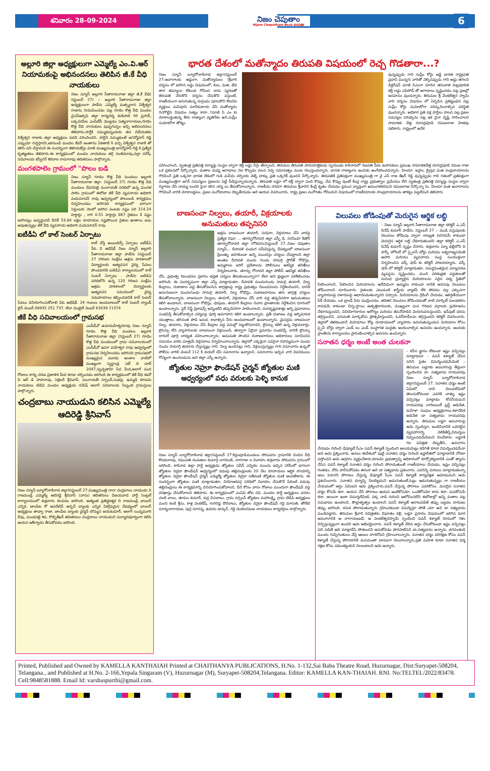శనివారం 28-09-2024
నిజం చెపుతాం
Nijam Cheputham తెలుగు దినపత్రిక
6
అల్లూరి జిల్లా అధ్యక్షులుగా ఎమ్మెల్యే ఎం.వి.ఆర్ నియామకంపై అభినందనలు తెలిపిన జీ.కే వీధి నాయకులు
నిజం న్యూస్ అల్లూరి సీతారామరాజు జిల్లా జీ.కే వీధి( సెప్టెంబర్ 27) :- అల్లూరి సీతారామరాజు జిల్లా అధ్యక్షులుగా పాడేరు ఎమ్మెల్యే మత్స్యరాస విశ్వేశ్వర రాజును నియమించడం పట్ల గూడెం కొత్త వీధి మండల వైఎస్ఆర్సిపి జిల్లా కార్యదర్శి కంకిపాటి గిరి ప్రసాద్, లక్కవరపేట ఎంపీటీసీ మొట్టడం సత్యనారాయణ,గూడెం కొత్త వీధి నాయకులు పుష్పగుచ్చం ఇచ్చి అభినందనలు తెలిపారు.పార్టీకి నమ్ముకున్నందుకు తన విధేయతకు విశ్వేశ్వర రాజుకు జిల్లా అధ్యక్షులు పదవి వరించిందని, పార్టీని నమ్ముకుంటే జగన్మోహన్ రెడ్డి ఎప్పుడూ గుర్తిస్తారని,ఇకనుండి మండల కేడర్ అంతాను ఏకతాటి కి వచ్చి విశ్వేశ్వర రాజుకి తో కలిసి పని చేస్తామని ఈ సందర్భంగా తెలియజేస్తు మాజీ ముఖ్యమంత్రి జగన్మోహన్ రెడ్డి కి ప్రత్యేక కృతజ్ఞతలు తెలిపారు.ఈ కార్యక్రమంలో మండల నాయకులు తగ్గి సంజీవరావు,వల్లా నరేష్, సచివాలయ కన్వీనర్ శిరిబాల రామారావు తదితరులు పాల్గొన్నారు.
మంగళపాలెం గ్రామంలో "పొలం బడి
నిజం న్యూస్ గూడెం కొత్త వీధి మండలం అల్లూరి సీతారామరాజు జిల్లా, (సెప్టెంబర్ 27) గూడెం కొత్త వీధి మండలం దేవరపల్లి పంచాయతీ పరిధిలో ఉన్న మంగళ పాలెం గ్రామంలో ఈరోజు జీకే వీధి వ్యవసాయ అధికారి మధుసూదన్ రావు ఆధ్వర్యంలో పొలంబడి కార్యక్రమం నిర్వహించడం జరిగినది కార్యక్రమంలో భాగంగా సెప్టెంబరు నెలలో జరిగిన పంటకు నష్టం వరి 214.24 హెక్టార్లు , రాగి 0.51 హెక్టార్లు 867 రైతులు కి నష్టం జరిగినట్లు ఇవ్వమైనదీ దీనికీ 53.64 లక్షల రూపాయల నష్టపోయిన రైతుల ఖాతాలు జమ అవుతున్నట్లు జీకే వీధి వ్యవసాయ అధికారి మధుసూదన్ రావు
ఐటీడీఏ లో కాల్ సెంటర్ ఏర్పాటు
కాల్ చేస్తే అంబులెన్స్ ఏర్పాటు ఐటీడీఏ పీఓ వి అభిషేక్ నిజం న్యూస్ అల్లూరి సీతారామరాజు జిల్లా పాడేరు (సెప్టెంబర్ 27 )గిరిజన సంక్షేమ ఆశ్రమ పాఠశాలలో విద్యార్థులకు అత్యవసర వైద్య సేవలు పొందడానికి ఐటిడిఏ కార్యాలయంలో కాల్ సెంటర్ ఏర్పాటు . పాడేరు ఐటిడిఏ పరిధిలోని ఉన్న 120 గిరిజన సంక్షేమ ఆశ్రమ పాఠశాలలో విద్యార్థులకు అత్యవసర సమయంలో వైద్య సదుపాయాలు కల్పించడానికి కాల్ సెంటర్ సేవలు వినియోగించుకోవాలి పిఓ అభిషేక్. 24 గంటలు అందుబాటులో కాల్ సెంటర్ ల్యాండ్ లైన్ నెంబర్ 08935 251 737, లేదా మొబైల్ నెంబర్ 63039 21374
జీకే వీధి సచివాలయంలో గ్రామసభ
ఎంపీడీవో ఉమామహేశ్వరరావు నిజం న్యూస్ గూడెం కొత్త వీధి మండలం అల్లూరి సీతారామరాజు జిల్లా (సెప్టెంబర్ 27) గూడెం కొత్త వీధి మండలంలో గ్రామ సచివాలయంలో ఎంపీడీవో ఉమా మహేశ్వర రావు ఆధ్వర్యంలో గ్రామసభ నిర్వహించడం జరిగినది గ్రామసభలో ముఖ్యమైన మూడు అంశాల వాటిలో ముఖ్యంగా స్వర్ణాంధ్ర ఎట్ ది డాట్ 2047,స్వచ్ఛతాహి సేవ మీద,అలాగే వంద రోజులు కార్య చరణ ప్రణాళిక మీద కూడా చర్చించడం జరిగింది ఈ కార్యక్రమంలో జీకే వీధి ఈవో పి ఆర్ డి పాపారావు, సెక్రెటరీ శ్రీనివాస్, పంచాయతీ సర్పంచ్,సుభద్ర, ఉమ్మడి కూటమి నాయకులు టిడిపి మండల అధ్యక్షుడు రమేష్ అలాగే సచివాలయ సిబ్బంది గ్రామస్తులు పాల్గొన్నారు
చంద్రబాబు నాయుడుని కలిసిన ఎమ్మెల్యే ఆదిరెడ్డి శ్రీనివాస్
నిజం న్యూస్ బ్యూరో(కాకినాడ జిల్లా)సెప్టెంబర్ 27:ముఖ్యమంత్రి నారా చంద్రబాబు నాయుడు ని రాజమండ్రి ఎమ్మెల్యే ఆదిరెడ్డి శ్రీనివాస్ (వాసు) తదితరులు విజయవాడ పార్టీ సెంట్రల్ కార్యాలయంలో శుక్రవారం కలవడం జరిగింది. అత్యంత ప్రతిష్టాత్మక ది రాజమండ్రి ఛాంబర్ ఎన్నిక, జాంపేట కో ఆపరేటివ్ అర్బన్ బ్యాంకు ఎన్నిక ఏకగ్రీవమైన నేపథ్యంలో ఛాంబర్ అధ్యక్షులు తావ్వా రాజా, జాంపేట బ్యాంకు చైర్మన్ బొమ్మన జయకుమార్, అలాగే యిన్నమూరి దీపు, మండపల్లి శివ, రొబ్బిశేఖర్ తదితరులు చంద్రబాబు నాయుడుని మర్యాదపూర్వంగా కలిసి ఆయన ఆశీర్వాదం తీసుకోవడం జరిగింది.
భారత దేశంలో మతోన్మాదం తిరుపతి విషయంలో రెచ్చ గొడతారా...?
నిజం న్యూస్ బ్యూరో(కాకినాడ జిల్లా)సెప్టెంబర్ 27:ఆచారాలకు అడ్డంగా, మతోన్మాదులు (శ్రీవారి దర్శనం లో జరిగిన లడ్డు విషయంలో, కుల, మత, భేద తార తమ్యాలు లేకుండ గోవింద నామ స్మరణతో తిరుపతి చేరుకొని దర్శనం చేసుకొని వస్తుంటే, రాజకీయంగా జరుగుతున్న దుర్గంధం పూసుకొని కొందరు వ్యక్తులు మసిపూసి మారేడుకాయ చేసి మతోన్మాదం రెచగొట్టిన విషయం సత్యం కాదా..?మాజీ సి ఎం కు మోకాలడ్డుతున్న తీరు రాజ్యాంగ వ్యతిరేకం అని,సుప్రీం సుమోటోగా జోక్యం
వున్నప్పుడు గాని సుప్రీం కోర్టు జడ్జి భారత రాష్ట్రపతి ప్రధాని మున్నగు వారితో వెళ్ళినప్పుడు గాని అడ్డు తగలని డిక్లరేషన్ మాజీ సిఎంగా మారిన తరువాత కుట్రపూరిత కల్తీ లడ్డు ఎపిసోడ్ తో అగాధాలు సృష్టించడం పట్ల ప్రజల్లో అసహనం వుందన్నారు. తిరుమల శ్రీ వేంకటేశ్వర స్వామి వారి దర్శనం విషయం లో ఏర్పడిన ప్రతిష్టంభన పట్ల సుప్రీం కోర్టు సుమోటోగా పరిష్కరించాల్సిన పరిస్థితి వుందన్నారు. అధికార ప్రతి పక్ష పార్టీలు పాలన పట్ల ప్రజల సమస్యల పరిష్కారం పట్ల ఇక నైనా దృష్టి సారించాలని సామాజిక వేత్త దూసర్లపూడి రమణరాజు హితవు పలికారు. రాష్ట్రంలో అనేక
వహించాలని, స్వతంత్ర ప్రతిపత్తి దర్యాప్తు సంస్థల ద్వారా కల్తీ లడ్డు నిగ్గు తేల్చాలని, తిరుమల తిరుపతి పాదయాత్రికుడు స్వయంభు కాకినాడలో గణపతి పీఠం ఉపాసకులు ప్రముఖ సామాజికవేత్త దూసర్లపూడి రమణ రాజు ఒక ప్రకటనలో పేర్కొన్నారు. మతాల మధ్య అగాధాలు నెల కొల్పడం వలన సర్వ సమానత్వం మంట గలుస్తుందన్నారు. భారత రాజ్యాంగం ఇందుకు అంగీకరించదన్నారు. హిందూ, ఇస్లాం, క్రైస్తవ మత సంప్రదాయాలను గౌరవించే ప్రతి ఒక్కరూ భారత దేశంలో గుడి మసీదు చర్చిలకు వెళ్ళే హక్కు ప్రతి ఒక్కరికీ వుందని పేర్కొన్నారు. తిరుపతికి ప్రతిపక్షంగా ముఖ్యమంత్రి గా వై ఎస్ రాజ శేఖర్ రెడ్డి వున్నప్పుడు గాని గతంలో ప్రతిపక్షంగా ముఖ్యమంత్రిగా జగన్ సమస్యలు ప్రజలను పట్టి పీడిస్తున్నాయన్నారు. తిరుపతి లడ్డూ లో కల్తీ ద్వారా పంది కొవ్వు, చేప కొవ్వు వుంటే కేంద్ర రాష్ట్ర ప్రభుత్వాల ప్రమేయం లేని స్వతంత్ర ప్రతిపత్తి దర్యాప్తు సంస్థల ద్వారా నిర్థారణ చేసి బాధ్యు లందరి పైనా కఠిన చర్య లు తీసుకోవాలన్నారు. రాజకీయ రగడగా తిరుమల శ్రీవారిని కేంద్రీ కృతం చేయడం ప్రపంచ వ్యాప్తంగా అమంగళకరమని రమణరాజు పేర్కొన్నా రు. హిందూ మత ఆచారాలను గౌరవించే వారికి మోకాలడ్డటం, ప్రజల మనోభావాలు దెబ్బతీయడం అని ఆయన వివరించారు. రాష్ట్ర ప్రజల మనోగతం గోవిందుని విషయంలో రాజకీయాలకు సాంప్రదాయాలను తాకట్టు పెట్టలేమని తెలిపారు
బాణసంచా నిల్వలు, తయారీ, విక్రయాలకు అనుమతులు తప్పనిసరి
అక్రమ బాణసంచా తయారీ, సరఫరా, విక్రయాలు చేసే వారిపై ప్రత్యేక నిఘా ... తూర్పుగోదావరి జిల్లా ఎస్పీ డి. నరసింహ కిషోర్ తూర్పుగోదావరి జిల్లా (గోకవరం)సెప్టెంబర్ 27..నిజం చెపుతాం న్యూస్... దీపావళి పండుగ సమీపిస్తున్న నేపథ్యంలో బాణసంచా ప్రేలుళ్ళు జరగకుండా అన్ని ముందస్తు చర్యలు చేపట్టాలని జిల్లా అంతట దీపావళి మందు గుండు సామగ్రి స్టోరేజ్ గోడౌన్లు, అమ్మకాలు జరిగే ప్రదేశాలను పోలీసులు ఆకస్మిక తనిఖీలు నిర్వహించారు. తూర్పు గోదావరి జిల్లా పోలీస్ ఆకస్మిక తనిఖీలు చేసి, ప్రభుత్వ నిబంధనల ప్రకారం భద్రత చర్యలు తీసుకుంటున్నారా? లేదా అని క్షుణ్ణంగా పరిశీలించడం జరిగింది. ఈ సందర్భముగా జిల్లా ఎస్పీ మాట్లాడుతూ, దీపావళి మందుగుండు సామగ్రి తయారీ, నిల్వ కేంద్రాలు, దుకాణాల వద్ద తీసుకోవలసిన జాగ్రత్తలపై రాష్ట్ర ప్రభుత్వం నిబంధనలను నిర్దేశించిందని, దానికి అనుగుణంగా మందుగుండు సామగ్రి తయారీ, నిల్వ గోడౌన్లు, దుకాణదారులు తగు జాగ్రత్త చర్యలు తీసుకోవాలన్నారు. బాణసంచా నిల్వలు, తయారీ, విక్రయాలు చేసే వారి వద్ద తప్పనిసరిగా అనుమతులు కలిగి ఉండాలని, బాణసంచా గోడౌన్లు, షాపులు, తయారీ కేంద్రాలు నివాస ప్రాంతాలకు నిర్దేశించిన దూరంలో ఉండాలన్నారు. ఫైర్ సేఫ్టీ ప్రికాషన్స్ అన్నింటిని తప్పనిసరిగా పాటించాలని, దురదృష్టవశాత్తు అగ్ని ప్రమాదాలు సంభవిస్తే తీసుకోవాల్సిన చర్యలపై పూర్తి అవగాహన కలిగి ఉండాలన్నారు. ప్రతీ దుకాణం వద్ద అగ్నిమాపక యంత్రాలు, తగినంత పొడి ఇసుక, కావాల్సిన నీరు అందుబాటులో ఉండాలన్నారు. మైనర్లను బాణసంచా నిల్వ, తయారు, విక్రయాలు చేసే కేంద్రాల వద్ద పనుల్లో పెట్టుకొనరాదని, లైసెన్సు కలిగి ఉన్న విక్రయదార్లు, లైసెన్సు లేని వ్యాపారులకు బాణసంచా విక్రయించి, తద్వారా ఏదైనా ప్రమాదం సంభవిస్తే, దానికి లైసెన్సు దారులే పూర్తి బాధ్యత వహించాలన్నారు. అనుమతి పొందిన దుకాణదారులు అధికారులు సూచించిన సమయం వరకు మాత్రమే విక్రయాలు నిర్వహించాలన్నారు. జిల్లాలో ఎక్కడైనా ఎవరైనా రహస్యముగా మందు గుండు సామాగ్రి తయారు చేస్తున్నట్లు గాని, నిల్వ ఉంచినట్లు గాని, విక్రయిస్తున్నట్లు గాని సమాచారం ఉన్నచో పోలీసు వారికి వెంటనే 112 కి డయల్ చేసి సమాచారం ఇవ్వాలని, సమాచారం ఇచ్చిన వారి వివరములు గోప్యంగా ఉంచబడును అని జిల్లా ఎస్పీ అన్నారు.
జ్యోతుల నెహ్రూ ఫౌండేషన్ చైర్మన్ జ్యోతుల మణి ఆధ్వర్యంలో వధు వరులకు పెళ్ళి కానుక
నిజం న్యూస్ బ్యూరో(కాకినాడ జిల్లా)సెప్టెంబర్ 27:కిర్లంపూడిమండలం సోమవరం గ్రామానికి చెందిన వీధి కొండలరావు, రఘుపతి దంపతుల కుమార్తె నాగమణి, నాగరాజు ల వివాహం శుక్రవారం సోమవరం గ్రామంలో జరిగింది. కాకినాడ జిల్లా పార్టీ అధ్యక్షుడు జ్యోతుల నవీన్ ఎన్నికల ముందు ఇచ్చిన హామీలో భాగంగా జ్యోతుల నెహ్రూ ఫౌండేషన్ ఆధ్వర్యంలో వధువు తల్లిదండ్రులకు 20 వేల రూపాయలు ఆర్థిక సాయాన్ని జ్యోతుల నెహ్రూ ఫౌండేషన్ చైర్మన్ ఎమ్మెల్యే జ్యోతుల నెహ్రూ సతీమణి జ్యోతుల మణి అందజేశారు. ఈ సందర్భంగా జ్యోతుల మణి మాట్లాడుతూ, నియోజకవర్గ పరిధిలో వివాహం చేసుకొనే పేదింటి వధువు తల్లిదండ్రులు ఈ కార్యక్రమాన్ని వినియోగించుకోవాలని, దీని కోసం వారం రోజులు ముందుగా ఫౌండేషన్ వద్ద దరఖాస్తు చేసుకోవాలని తెలిపారు. ఈ కార్యక్రమంలో ఎంపిపి తోట రవి, మండల పార్టీ అధ్యక్షులు చదరం చంటి బాబు, తూము కుమార్, కుర్ల చినబాబు, గ్రామ సర్పంచ్ జ్యోతుల మహాలక్ష్మి, గ్రామ టిడిపి అధ్యక్షులు మంచి కంటి శ్రీను, కాళ్ల వెంకటేష్, గంగిరెడ్డ దొరబాబు, జ్యోతుల నెహ్రూ ఫౌండేషన్ గద్దె మారుతి, తోలేటి సూర్యనారాయణ, పుర్రె సూరన్న, ఉదయ భాస్కర్, గద్దె వెంకటరమణ నాయకులు కార్యకర్తలు పాల్గొన్నారు.
విలువలు జోడింపుతో మెరుగైన ఆర్థిక లబ్ధి
– నిజం న్యూస్ అల్లూరి సీతారామరాజు జిల్లా కలెక్టర్ ఎ.ఎస్ దినేష్ కుమార్ పాడేరు, సెప్టెంబర్ 27 :- ముడి వస్తువులకు విలువలు జోడింపు ద్వారా నాణ్యత పెరగడమే కాకుండా మెరుగైన ఆర్థిక లబ్ధి చేకూరుతుందని జిల్లా కలెక్టర్ ఎ.ఎస్ దినేష్ కుమార్ స్పష్టం చేసారు. శుక్రవారం న్యూ ఢిల్లీలోని ది పార్క్ హోటల్ లో స్పైసెస్ బోర్డు మరియు ఐక్యరాజ్యసమితి ఆహార మరియు వ్యవసాయ సంస్థ సంయుక్తంగా నిర్వహించిన వర్క్ షాప్ కు కలెక్టర్ హాజరయ్యారు. వర్క్ షాప్ లో కలెక్టర్ మాట్లాడుతూ, సమర్థవంతమైన పర్యావరణ వ్యవస్థను సృష్టించడం, మంచి పరిశుభ్రత పద్ధతులతో సుగంధ ద్రవ్యాలైన మిరియాలను సరైన పక్వ స్థితిలో సేకరించాలని, సేకరించిన మిరియాలను అదేవిధంగా అమ్మడం కాకుండా దానికి అదనపు విలువలు జోడించాలని సూచించారు. రైతులకు ఎటువంటి శాస్త్రీయ బ్యాకప్ లేక పోవడం వల్ల ఎక్కువగా వ్యాపారులపై దళారులపై ఆధారపడుతున్నారని చెప్పారు. మిరియాలను గ్రేడింగ్ చేయడం, ఆకర్షణీయంగా పేక్ చేయడం, ఒక బ్రాండ్ పేరు ముద్రించడం, తదితర విలువలు జోడించడంతో వాటి మార్కెట్ సులభతరం కావడమే కాకుండా చిన్న-స్థాయి ఉత్పత్తిదారులకు, ముఖ్యంగా మన గిరిజన వర్గాలకు ప్రయోజనం చేకూరుస్తుందని, వినియోగదారుల ఆరోగ్యం మరియు జీవనోపాధిని మెరుగుపరుస్తుందని, ఇన్‌పుట్ ధరను తగ్గిస్తుందని, ఎగుమతి మార్కెట్‌ను ప్రోత్సహిస్తుందని, ఓవర్‌హెడ్‌లను తగ్గిస్తుందని కలెక్టర్ వివరించారు. జిల్లాలో తెలికుండానే మిరియాలు కోట్ల రూపాయలలో వ్యాపారం జరుగుతున్నందున మిరియాల కోసం స్పైస్ బోర్డు ద్వారా ఎండ్ టు ఎండ్ సంస్థాగత మద్దతు అందించాల్సిన అవసరం ఉందన్నారు. అందుకు ప్రాంతీయ కార్యాలయం ప్రారంభించాల్సిన అవసరం ఉందన్నారు.
సనాతన ధర్మం అంటే అంత చులకనా
– కనీస జ్ఞానం లేకుండా ఇష్టం వచ్చినట్లు మాట్లాడమా – పవన్ కళ్యాణ్ చేసిన పనిని సైతం విమర్శించడమేమిటి – తిరుమల లడ్డూకు అపచారంపై తీవ్రంగా స్పందించిన డా. సత్యభామ రాయవరపు నిజం న్యూస్ బ్యూరో(కాకినాడ జిల్లా)సెప్టెంబర్ 27: సనాతన ధర్మం అంటే ఏమిటో, దాని విలువలేమిటో తెలుసుకోకుండా ఎవరికి వాళ్ళు ఇష్టం వచ్చినట్లు మాట్లాడం శోచనీయమని రాయవరపు చారిటబుల్ ట్రస్ట్ అధినేత, మహిళా సంఘం అధ్యక్షురాలు,కళావేదిక అధినేత డా సత్యభామ రాయవరపు అన్నారు. తిరుమల లడ్డూ అపచారంపై ఆమె స్పందిస్తూ, ఇంటినిఛానికి ఒదిగట్టిన వ్యవహారాన్ని వెలికితీస్తే,విమర్శలు గుప్పించడమేమిటని నిలదీశారు. లడ్డూకి గల పవిత్రత దెబ్బతీసి, అపచారం చేయడం గురించి డిప్యూటీ సీఎం పవన్ కళ్యాణ్ స్పందించి అలయమెట్లు కడిగితే కూడా విమర్శించడమేనా అని ఆమె ప్రశ్నించారు. అసలు ఈదేశంలో పుట్టి సనాతన ధర్మం గురించి ఇష్టారీతిలో మాట్లాడానికి నోరెలా వస్తోందని ఆమె ఆగ్రహం వ్యక్తంచేశారు.కూటమి ప్రభుత్వాన్ని అధికారంలో కూర్చోబెట్టడానికి ఎంతో త్యాగం చేసిన పవన్ కళ్యాణ్ సనాతన ధర్మం గురించి పోరాడుతుంటే రాజకీయాలు చేయడం, ఇష్టం వచ్చినట్లు గెంతడం, నోరు పారేసుకోవడం తగునా అని డా సత్యభామ ప్రశంచారు. ఎవరెన్ని మాటలు మాట్లాడుతున్నా అలు పెరుగని పోరాటం చేస్తున్న డిప్యూటీ సీఎం పవన్ కళ్యాణ్ కార్యదక్షత అమోఘమని ఆమె ప్రశంసించారు. సనాతన ధర్మాన్ని నిలబెట్టమని అడుగుతుంటే,ఓట్లు ఆడుగుతున్నట్లు గా రాజకీయం చేయడంలో అర్ధం ఏమిటని ఆమె ప్రశ్నించారు.పవన్ చేస్తున్న పోరాటం ఎవరికోసం. మనదైన సనాతన ధర్మం కోసమే కదా. ఆయన చేసే పోరాటం ఆయన ఇంటికోసమో, ఒంటికోసమో కాదు కదా. మనకోసమే కదా. అయినా ఇంకా విమర్శలేమిటి, పక్క వాడి గురించి ఆలోచించలేని ఈరోజుల్లో అన్ని మతాల పట్ల సమభావం ఉండాలని, సౌభ్రాతృత్వం ఉండాలని పవన్ కళ్యాణ్ ఆరాటపడితే తప్పు బట్టడం దారుణం తప్పు జరిగింది. కనుక పోరాడుతున్నారు గ్రహించకుండా విమర్శిస్తూ పోతే ఎలా అని డా సత్యభామ మండిపడ్డారు. తిరుమల శ్రీవారి పవిత్రతకు విఘాతం కల్గి, లడ్డూ ప్రసాదం విషయంలో జరిగిన ఘోర అపచారానికి ఆ నారాయణుడే, ఆ వెంకటేశ్వరస్వామే స్పందించి పవన్ కళ్యాణ్ రూపంలో గళం విన్పిస్తున్నట్లుగా ఉందని ఆమె అభివర్ణించారు. పవన్ కళ్యాణ్ వేదిన అర్ధం చేసుకోకుండా ఇష్టం వచ్చినట్లు ఏది పడితే అది మాట్లాడేసి పోతుందని అనుకోవడం పొరపాటేనని డా.సత్యభామ అన్నారు. భగవంతుడి ముందు గుప్పిగంతులు వేస్తే ఆటలు సాగబోవని గ్రహించాలన్నారు. సనాతన ధర్మం పరిరక్షణ కోసం పవన్ కళ్యాణ్ చేస్తున్న పోరాటానికి మనమంతా బాసటగా నిలవాలన్నారు.ప్రతి మహిళ కూడా సనాతన ధర్మ రక్షణ కోసం నడుంకట్టుకుని నిలబడాలని ఆమె అన్నారు.
Printed, Published and Owned by KAMELLA KANTHAIAH Printed at CHAITHANYA PUBLICATIONS, H.No. 1-132,Sai Baba Theatre Road, Huzurnagar, Dist:Suryapet-508204, Telangana., and Published at H.No. 2-166,Yepala Singaram (V), Huzurnagar (M), Suryapet-508204,Telangana. Editor: KAMELLA KAN-THAIAH. RNI. No:TELTEL/2022/83478. Cell:9848581888. Email Id: varshaspurthi@gmail.com.